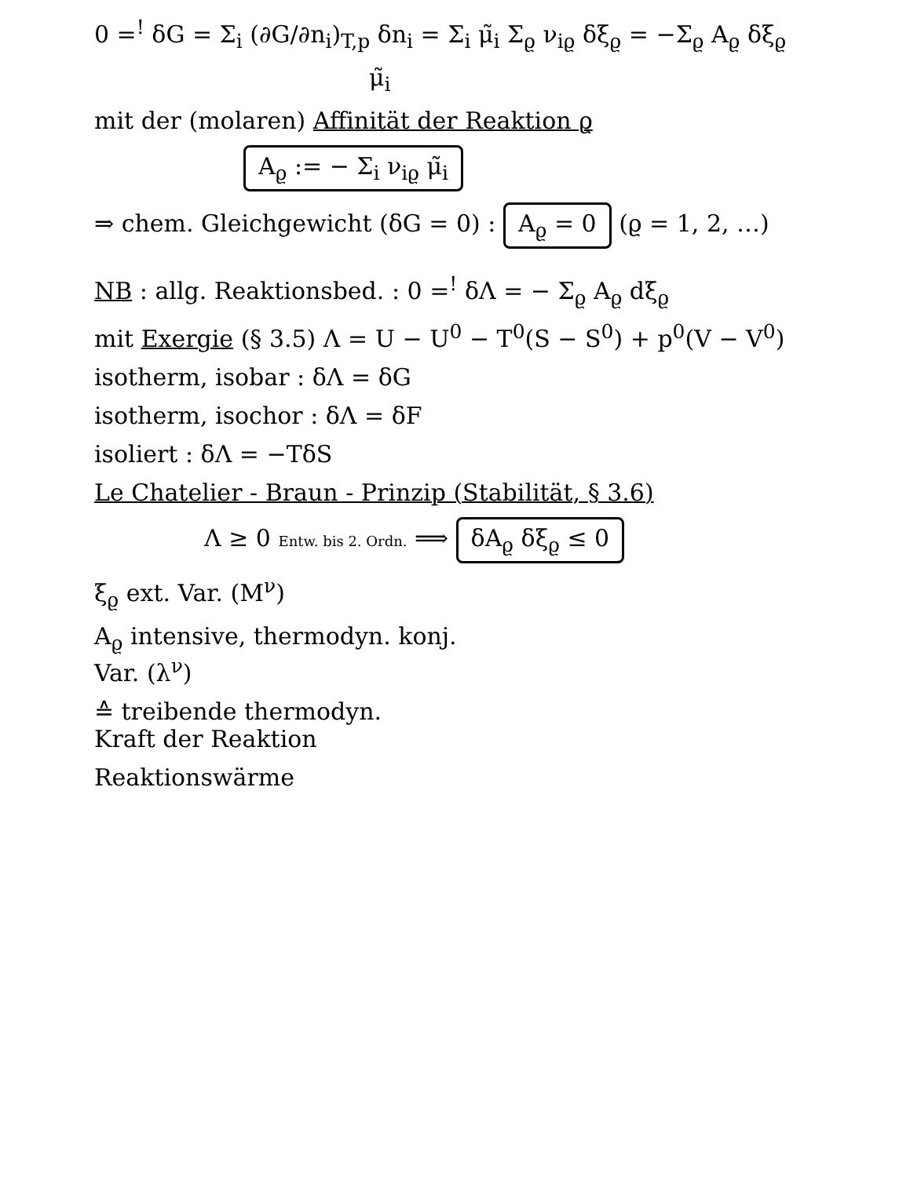0 =<sup>!</sup> δG = Σ<sub>i</sub> (∂G/∂n<sub>i</sub>)<sub>T,p</sub> δn<sub>i</sub> = Σ<sub>i</sub> μ̃<sub>i</sub> Σ<sub>ϱ</sub> ν<sub>iϱ</sub> δξ<sub>ϱ</sub> = −Σ<sub>ϱ</sub> A<sub>ϱ</sub> δξ<sub>ϱ</sub>
μ̃<sub>i</sub>
mit der (molaren) Affinität der Reaktion ϱ
A<sub>ϱ</sub> := − Σ<sub>i</sub> ν<sub>iϱ</sub> μ̃<sub>i</sub>
⇒ chem. Gleichgewicht (δG = 0) : A<sub>ϱ</sub> = 0 (ϱ = 1, 2, …)
NB : allg. Reaktionsbed. : 0 =<sup>!</sup> δΛ = − Σ<sub>ϱ</sub> A<sub>ϱ</sub> dξ<sub>ϱ</sub>
mit Exergie (§ 3.5) Λ = U − U<sup>0</sup> − T<sup>0</sup>(S − S<sup>0</sup>) + p<sup>0</sup>(V − V<sup>0</sup>)
isotherm, isobar : δΛ = δG
isotherm, isochor : δΛ = δF
isoliert : δΛ = −TδS
Le Chatelier - Braun - Prinzip (Stabilität, § 3.6)
Λ ≥ 0 Entw. bis 2. Ordn. ⟹ δA<sub>ϱ</sub> δξ<sub>ϱ</sub> ≤ 0
ξ<sub>ϱ</sub> ext. Var. (M<sup>ν</sup>)
A<sub>ϱ</sub> intensive, thermodyn. konj.
Var. (λ<sup>ν</sup>)
≙ treibende thermodyn.
Kraft der Reaktion
Reaktionswärme